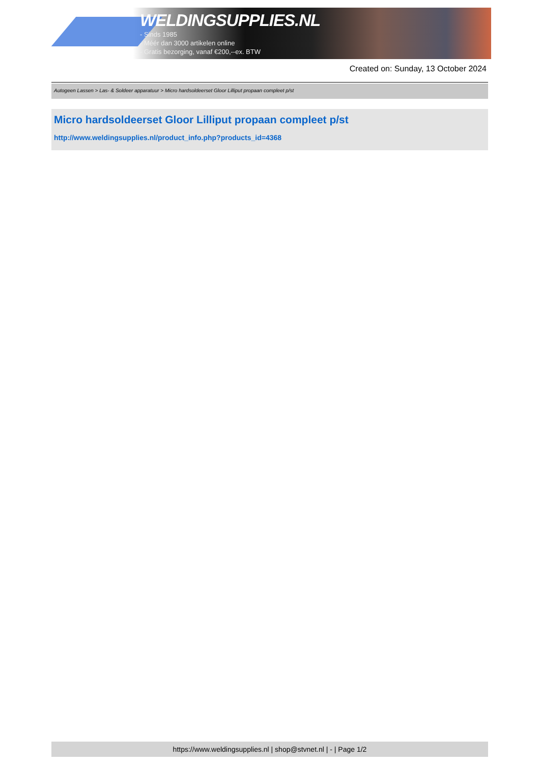WELDINGSUPPLIES.NL
- Sinds 1985
- Méér dan 3000 artikelen online
- Gratis bezorging, vanaf €200,--ex. BTW
Created on: Sunday, 13 October 2024
Autogeen Lassen > Las- & Soldeer apparatuur > Micro hardsoldeerset Gloor Lilliput propaan compleet p/st
Micro hardsoldeerset Gloor Lilliput propaan compleet p/st
http://www.weldingsupplies.nl/product_info.php?products_id=4368
https://www.weldingsupplies.nl | shop@stvnet.nl | - | Page 1/2